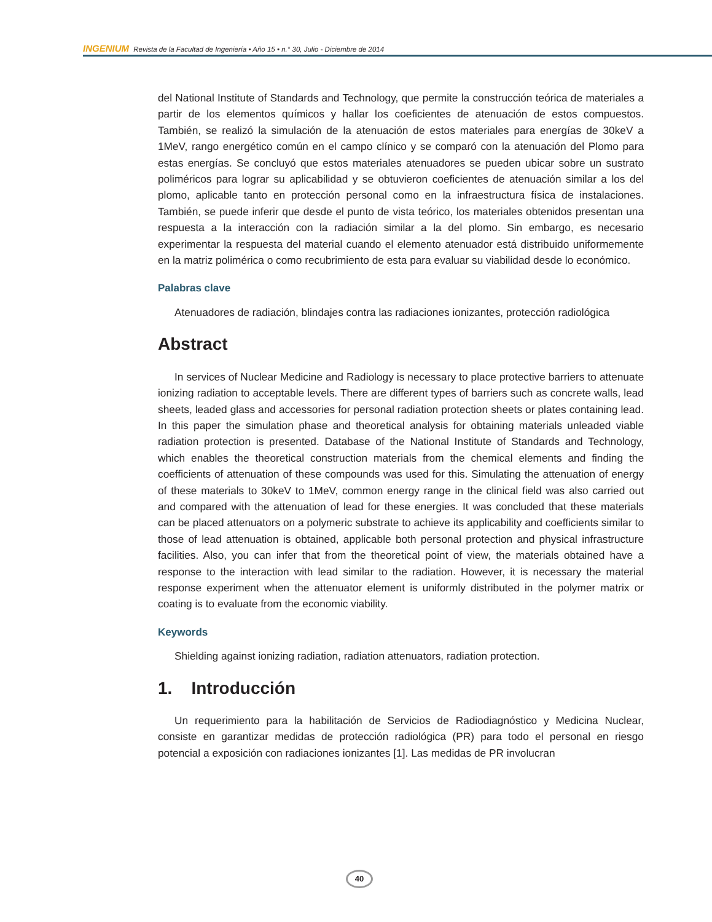INGENIUM Revista de la Facultad de Ingeniería • Año 15 • n.° 30, Julio - Diciembre de 2014
del National Institute of Standards and Technology, que permite la construcción teórica de materiales a partir de los elementos químicos y hallar los coeficientes de atenuación de estos compuestos. También, se realizó la simulación de la atenuación de estos materiales para energías de 30keV a 1MeV, rango energético común en el campo clínico y se comparó con la atenuación del Plomo para estas energías. Se concluyó que estos materiales atenuadores se pueden ubicar sobre un sustrato poliméricos para lograr su aplicabilidad y se obtuvieron coeficientes de atenuación similar a los del plomo, aplicable tanto en protección personal como en la infraestructura física de instalaciones. También, se puede inferir que desde el punto de vista teórico, los materiales obtenidos presentan una respuesta a la interacción con la radiación similar a la del plomo. Sin embargo, es necesario experimentar la respuesta del material cuando el elemento atenuador está distribuido uniformemente en la matriz polimérica o como recubrimiento de esta para evaluar su viabilidad desde lo económico.
Palabras clave
Atenuadores de radiación, blindajes contra las radiaciones ionizantes, protección radiológica
Abstract
In services of Nuclear Medicine and Radiology is necessary to place protective barriers to attenuate ionizing radiation to acceptable levels. There are different types of barriers such as concrete walls, lead sheets, leaded glass and accessories for personal radiation protection sheets or plates containing lead. In this paper the simulation phase and theoretical analysis for obtaining materials unleaded viable radiation protection is presented. Database of the National Institute of Standards and Technology, which enables the theoretical construction materials from the chemical elements and finding the coefficients of attenuation of these compounds was used for this. Simulating the attenuation of energy of these materials to 30keV to 1MeV, common energy range in the clinical field was also carried out and compared with the attenuation of lead for these energies. It was concluded that these materials can be placed attenuators on a polymeric substrate to achieve its applicability and coefficients similar to those of lead attenuation is obtained, applicable both personal protection and physical infrastructure facilities. Also, you can infer that from the theoretical point of view, the materials obtained have a response to the interaction with lead similar to the radiation. However, it is necessary the material response experiment when the attenuator element is uniformly distributed in the polymer matrix or coating is to evaluate from the economic viability.
Keywords
Shielding against ionizing radiation, radiation attenuators, radiation protection.
1. Introducción
Un requerimiento para la habilitación de Servicios de Radiodiagnóstico y Medicina Nuclear, consiste en garantizar medidas de protección radiológica (PR) para todo el personal en riesgo potencial a exposición con radiaciones ionizantes [1]. Las medidas de PR involucran
40